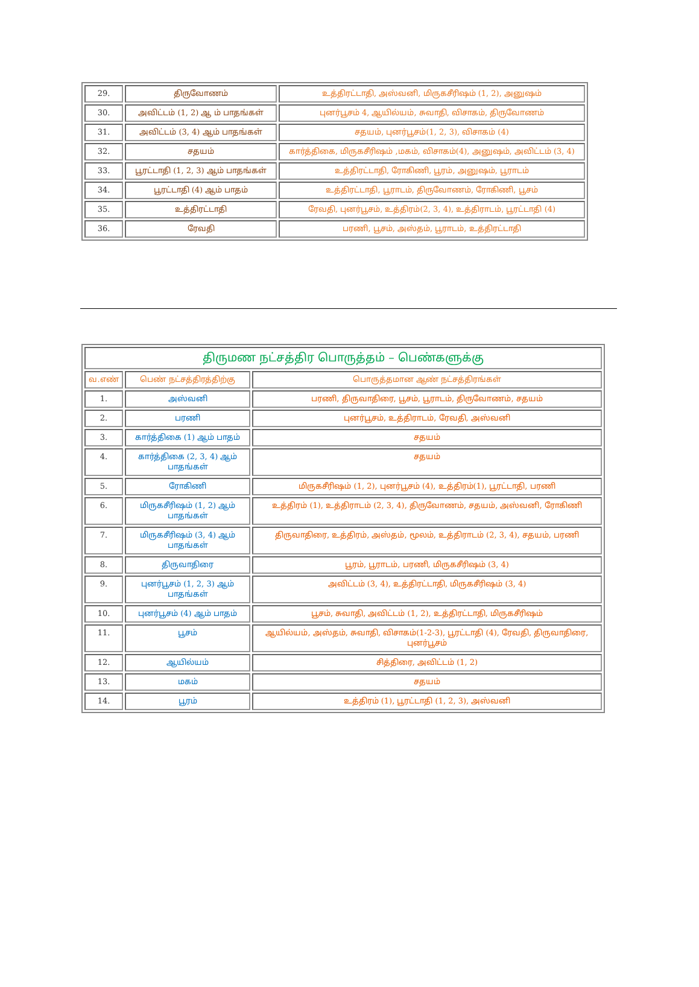| 29. | திருவோணம் | உத்திரட்டாதி, அஸ்வனி, மிருகசீரிஷம் (1, 2), அனுஷம் |
| 30. | அவிட்டம் (1, 2) ஆ ம் பாதங்கள் | புனர்பூசம் 4, ஆயில்யம், சுவாதி, விசாகம், திருவோணம் |
| 31. | அவிட்டம் (3, 4) ஆம் பாதங்கள் | சதயம், புனர்பூசம்(1, 2, 3), விசாகம் (4) |
| 32. | சதயம் | கார்த்திகை, மிருகசீரிஷம் ,மகம், விசாகம்(4), அனுஷம், அவிட்டம் (3, 4) |
| 33. | பூரட்டாதி (1, 2, 3) ஆம் பாதங்கள் | உத்திரட்டாதி, ரோகிணி, பூரம், அனுஷம், பூராடம் |
| 34. | பூரட்டாதி (4) ஆம் பாதம் | உத்திரட்டாதி, பூராடம், திருவோணம், ரோகிணி, பூசம் |
| 35. | உத்திரட்டாதி | ரேவதி, புனர்பூசம், உத்திரம்(2, 3, 4), உத்திராடம், பூரட்டாதி (4) |
| 36. | ரேவதி | பரணி, பூசம், அஸ்தம், பூராடம், உத்திரட்டாதி |
| திருமண நட்சத்திர பொருத்தம் – பெண்களுக்கு | | |
| --- | --- | --- |
| வ.எண் | பெண் நட்சத்திரத்திற்கு | பொருத்தமான ஆண் நட்சத்திரங்கள் |
| 1. | அஸ்வனி | பரணி, திருவாதிரை, பூசம், பூராடம், திருவோணம், சதயம் |
| 2. | பரணி | புனர்பூசம், உத்திராடம், ரேவதி, அஸ்வனி |
| 3. | கார்த்திகை (1) ஆம் பாதம் | சதயம் |
| 4. | கார்த்திகை (2, 3, 4) ஆம் பாதங்கள் | சதயம் |
| 5. | ரோகிணி | மிருகசீரிஷம் (1, 2), புனர்பூசம் (4), உத்திரம்(1), பூரட்டாதி, பரணி |
| 6. | மிருகசீரிஷம் (1, 2) ஆம் பாதங்கள் | உத்திரம் (1), உத்திராடம் (2, 3, 4), திருவோணம், சதயம், அஸ்வனி, ரோகிணி |
| 7. | மிருகசீரிஷம் (3, 4) ஆம் பாதங்கள் | திருவாதிரை, உத்திரம், அஸ்தம், மூலம், உத்திராடம் (2, 3, 4), சதயம், பரணி |
| 8. | திருவாதிரை | பூரம், பூராடம், பரணி, மிருகசீரிஷம் (3, 4) |
| 9. | புனர்பூசம் (1, 2, 3) ஆம் பாதங்கள் | அவிட்டம் (3, 4), உத்திரட்டாதி, மிருகசீரிஷம் (3, 4) |
| 10. | புனர்பூசம் (4) ஆம் பாதம் | பூசம், சுவாதி, அவிட்டம் (1, 2), உத்திரட்டாதி, மிருகசீரிஷம் |
| 11. | பூசம் | ஆயில்யம், அஸ்தம், சுவாதி, விசாகம்(1-2-3), பூரட்டாதி (4), ரேவதி, திருவாதிரை, புனர்பூசம் |
| 12. | ஆயில்யம் | சித்திரை, அவிட்டம் (1, 2) |
| 13. | மகம் | சதயம் |
| 14. | பூரம் | உத்திரம் (1), பூரட்டாதி (1, 2, 3), அஸ்வனி |